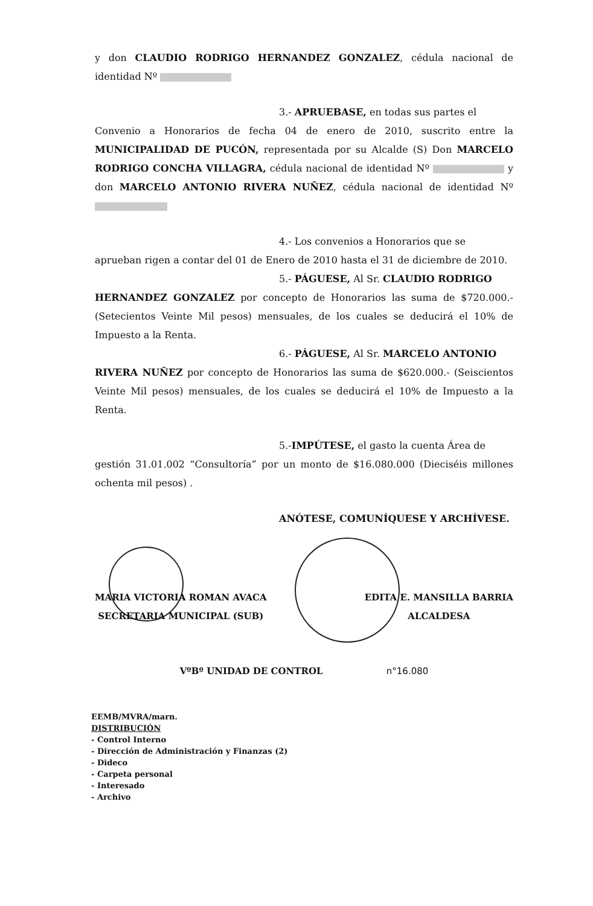y don CLAUDIO RODRIGO HERNANDEZ GONZALEZ, cédula nacional de identidad Nº
3.- APRUEBASE, en todas sus partes el
Convenio a Honorarios de fecha 04 de enero de 2010, suscrito entre la MUNICIPALIDAD DE PUCÓN, representada por su Alcalde (S) Don MARCELO RODRIGO CONCHA VILLAGRA, cédula nacional de identidad Nº y don MARCELO ANTONIO RIVERA NUÑEZ, cédula nacional de identidad Nº
4.- Los convenios a Honorarios que se
aprueban rigen a contar del 01 de Enero de 2010 hasta el 31 de diciembre de 2010.
5.- PÁGUESE, Al Sr. CLAUDIO RODRIGO
HERNANDEZ GONZALEZ por concepto de Honorarios las suma de $720.000.- (Setecientos Veinte Mil pesos) mensuales, de los cuales se deducirá el 10% de Impuesto a la Renta.
6.- PÁGUESE, Al Sr. MARCELO ANTONIO
RIVERA NUÑEZ por concepto de Honorarios las suma de $620.000.- (Seiscientos Veinte Mil pesos) mensuales, de los cuales se deducirá el 10% de Impuesto a la Renta.
5.-IMPÚTESE, el gasto la cuenta Área de
gestión 31.01.002 “Consultoría” por un monto de $16.080.000 (Dieciséis millones ochenta mil pesos) .
ANÓTESE, COMUNÍQUESE Y ARCHÍVESE.
MARIA VICTORIA ROMAN AVACA
SECRETARIA MUNICIPAL (SUB)
EDITA E. MANSILLA BARRIA
ALCALDESA
VºBº UNIDAD DE CONTROL n°16.080
EEMB/MVRA/marn.
DISTRIBUCIÓN
- Control Interno
- Dirección de Administración y Finanzas (2)
- Dideco
- Carpeta personal
- Interesado
- Archivo